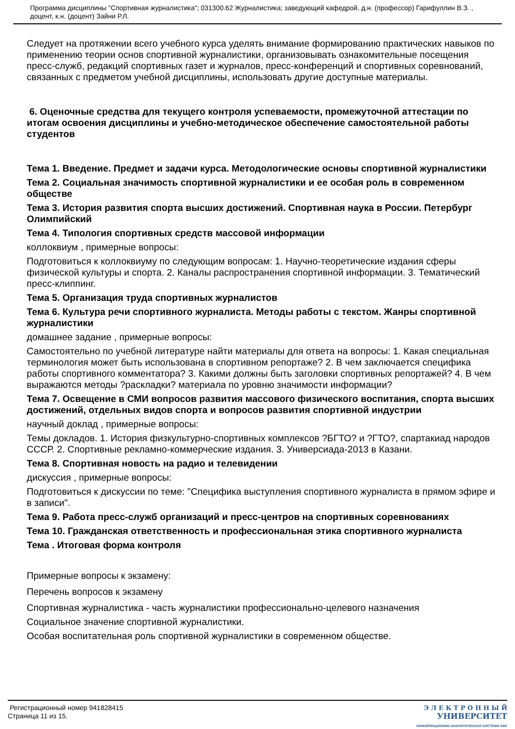Программа дисциплины "Спортивная журналистика"; 031300.62 Журналистика; заведующий кафедрой, д.н. (профессор) Гарифуллин В.З. , доцент, к.н. (доцент) Зайни Р.Л.
Следует на протяжении всего учебного курса уделять внимание формированию практических навыков по применению теории основ спортивной журналистики, организовывать ознакомительные посещения пресс-служб, редакций спортивных газет и журналов, пресс-конференций и спортивных соревнований, связанных с предметом учебной дисциплины, использовать другие доступные материалы.
6. Оценочные средства для текущего контроля успеваемости, промежуточной аттестации по итогам освоения дисциплины и учебно-методическое обеспечение самостоятельной работы студентов
Тема 1. Введение. Предмет и задачи курса. Методологические основы спортивной журналистики
Тема 2. Социальная значимость спортивной журналистики и ее особая роль в современном обществе
Тема 3. История развития спорта высших достижений. Спортивная наука в России. Петербург Олимпийский
Тема 4. Типология спортивных средств массовой информации
коллоквиум , примерные вопросы:
Подготовиться к коллоквиуму по следующим вопросам: 1. Научно-теоретические издания сферы физической культуры и спорта. 2. Каналы распространения спортивной информации. 3. Тематический пресс-клиппинг.
Тема 5. Организация труда спортивных журналистов
Тема 6. Культура речи спортивного журналиста. Методы работы с текстом. Жанры спортивной журналистики
домашнее задание , примерные вопросы:
Самостоятельно по учебной литературе найти материалы для ответа на вопросы: 1. Какая специальная терминология может быть использована в спортивном репортаже? 2. В чем заключается специфика работы спортивного комментатора? 3. Какими должны быть заголовки спортивных репортажей? 4. В чем выражаются методы ?раскладки? материала по уровню значимости информации?
Тема 7. Освещение в СМИ вопросов развития массового физического воспитания, спорта высших достижений, отдельных видов спорта и вопросов развития спортивной индустрии
научный доклад , примерные вопросы:
Темы докладов. 1. История физкультурно-спортивных комплексов ?БГТО? и ?ГТО?, спартакиад народов СССР. 2. Спортивные рекламно-коммерческие издания. 3. Универсиада-2013 в Казани.
Тема 8. Спортивная новость на радио и телевидении
дискуссия , примерные вопросы:
Подготовиться к дискуссии по теме: "Специфика выступления спортивного журналиста в прямом эфире и в записи".
Тема 9. Работа пресс-служб организаций и пресс-центров на спортивных соревнованиях
Тема 10. Гражданская ответственность и профессиональная этика спортивного журналиста
Тема . Итоговая форма контроля
Примерные вопросы к экзамену:
Перечень вопросов к экзамену
Спортивная журналистика - часть журналистики профессионально-целевого назначения
Социальное значение спортивной журналистики.
Особая воспитательная роль спортивной журналистики в современном обществе.
Регистрационный номер 941828415
Страница 11 из 15.
Э Л Е К Т Р О Н Н Ы Й
УНИВЕРСИТЕТ
ИНФОРМАЦИОННО-АНАЛИТИЧЕСКАЯ СИСТЕМА КФУ